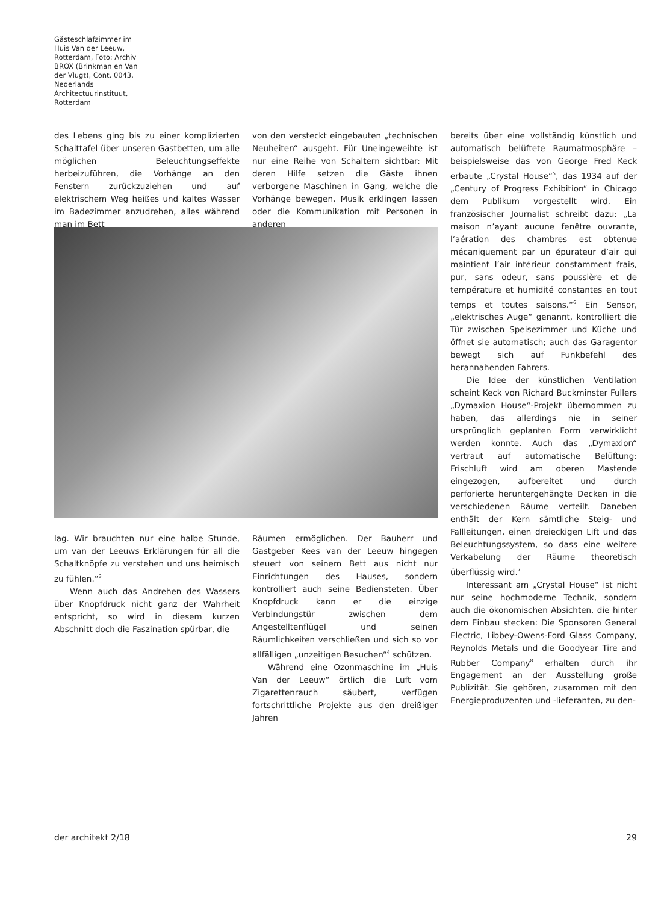Gästeschlafzimmer im Huis Van der Leeuw, Rotterdam, Foto: Archiv BROX (Brinkman en Van der Vlugt), Cont. 0043, Nederlands Architectuurinstituut, Rotterdam
des Lebens ging bis zu einer komplizierten Schalttafel über unseren Gastbetten, um alle möglichen Beleuchtungseffekte herbeizuführen, die Vorhänge an den Fenstern zurückzuziehen und auf elektrischem Weg heißes und kaltes Wasser im Badezimmer anzudrehen, alles während man im Bett
von den versteckt eingebauten „technischen Neuheiten“ ausgeht. Für Uneingeweihte ist nur eine Reihe von Schaltern sichtbar: Mit deren Hilfe setzen die Gäste ihnen verborgene Maschinen in Gang, welche die Vorhänge bewegen, Musik erklingen lassen oder die Kommunikation mit Personen in anderen
lag. Wir brauchten nur eine halbe Stunde, um van der Leeuws Erklärungen für all die Schaltknöpfe zu verstehen und uns heimisch zu fühlen.“<sup>3</sup>
Wenn auch das Andrehen des Wassers über Knopfdruck nicht ganz der Wahrheit entspricht, so wird in diesem kurzen Abschnitt doch die Faszination spürbar, die
Räumen ermöglichen. Der Bauherr und Gastgeber Kees van der Leeuw hingegen steuert von seinem Bett aus nicht nur Einrichtungen des Hauses, sondern kontrolliert auch seine Bediensteten. Über Knopfdruck kann er die einzige Verbindungstür zwischen dem Angestelltenflügel und seinen Räumlichkeiten verschließen und sich so vor allfälligen „unzeitigen Besuchen“<sup>4</sup> schützen.
Während eine Ozonmaschine im „Huis Van der Leeuw“ örtlich die Luft vom Zigarettenrauch säubert, verfügen fortschrittliche Projekte aus den dreißiger Jahren
bereits über eine vollständig künstlich und automatisch belüftete Raumatmosphäre – beispielsweise das von George Fred Keck erbaute „Crystal House“<sup>5</sup>, das 1934 auf der „Century of Progress Exhibition“ in Chicago dem Publikum vorgestellt wird. Ein französischer Journalist schreibt dazu: „La maison n’ayant aucune fenêtre ouvrante, l’aération des chambres est obtenue mécaniquement par un épurateur d’air qui maintient l’air intérieur constamment frais, pur, sans odeur, sans poussière et de température et humidité constantes en tout temps et toutes saisons.“<sup>6</sup> Ein Sensor, „elektrisches Auge“ genannt, kontrolliert die Tür zwischen Speisezimmer und Küche und öffnet sie automatisch; auch das Garagentor bewegt sich auf Funkbefehl des herannahenden Fahrers.
Die Idee der künstlichen Ventilation scheint Keck von Richard Buckminster Fullers „Dymaxion House“-Projekt übernommen zu haben, das allerdings nie in seiner ursprünglich geplanten Form verwirklicht werden konnte. Auch das „Dymaxion“ vertraut auf automatische Belüftung: Frischluft wird am oberen Mastende eingezogen, aufbereitet und durch perforierte heruntergehängte Decken in die verschiedenen Räume verteilt. Daneben enthält der Kern sämtliche Steig- und Fallleitungen, einen dreieckigen Lift und das Beleuchtungssystem, so dass eine weitere Verkabelung der Räume theoretisch überflüssig wird.<sup>7</sup>
Interessant am „Crystal House“ ist nicht nur seine hochmoderne Technik, sondern auch die ökonomischen Absichten, die hinter dem Einbau stecken: Die Sponsoren General Electric, Libbey-Owens-Ford Glass Company, Reynolds Metals und die Goodyear Tire and Rubber Company<sup>8</sup> erhalten durch ihr Engagement an der Ausstellung große Publizität. Sie gehören, zusammen mit den Energieproduzenten und -lieferanten, zu den-
der architekt 2/18 29